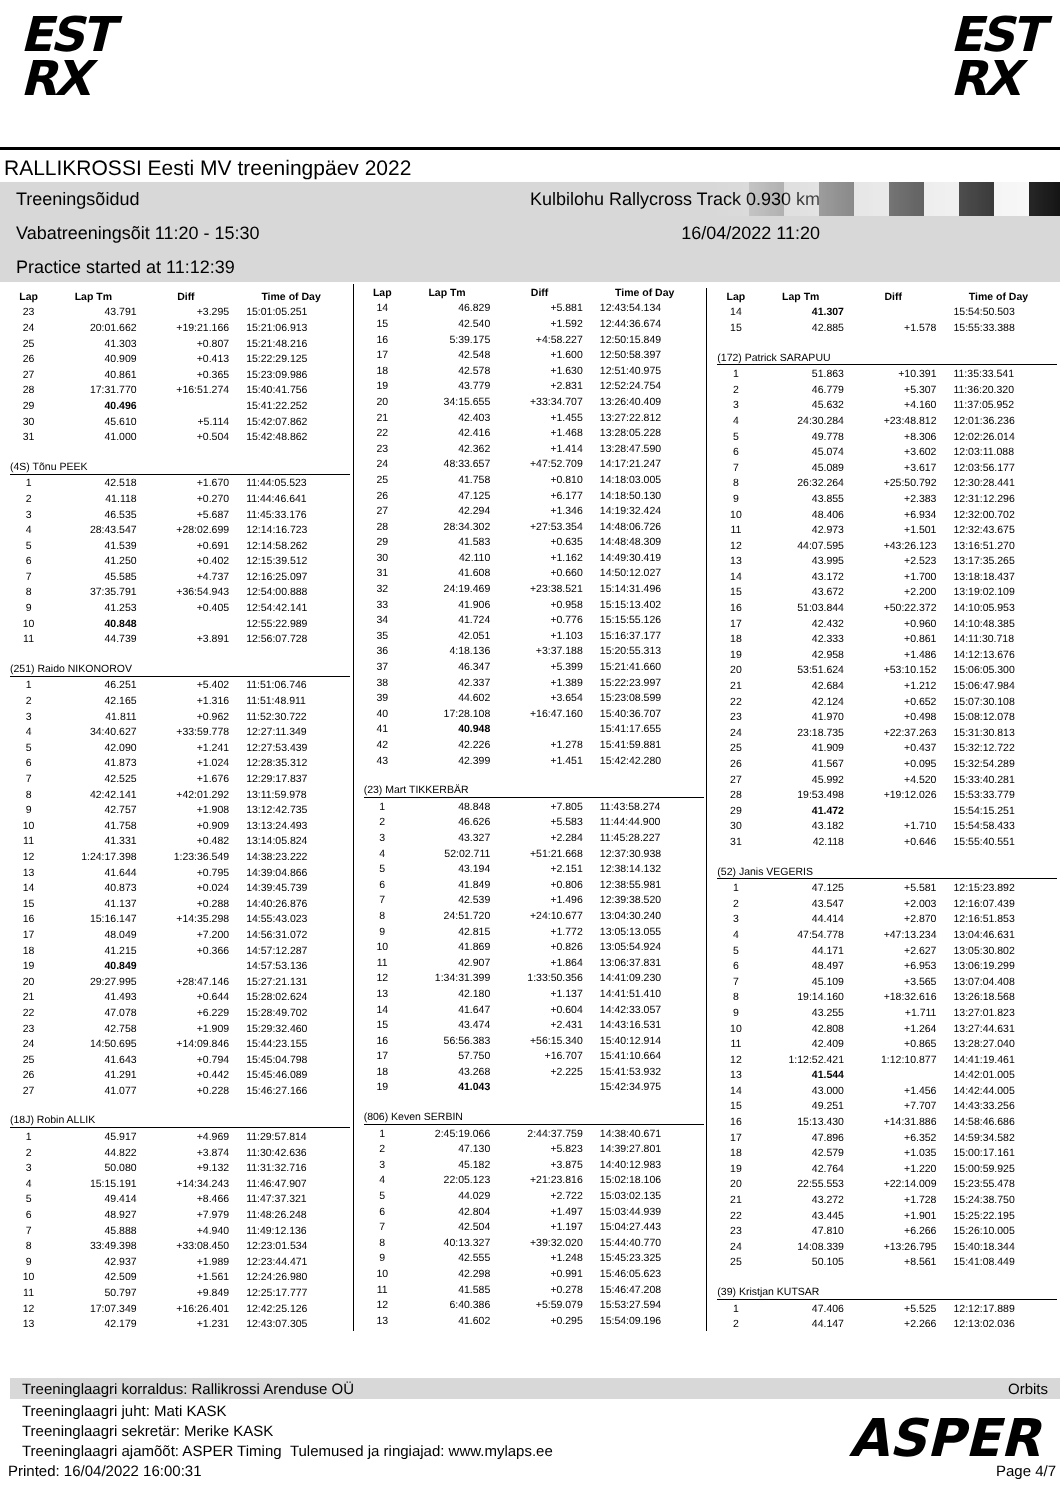EST
RX
EST
RX
RALLIKROSSI Eesti MV treeningpäev 2022
Treeningsõidud Kulbilohu Rallycross Track 0.930 km
Vabatreeningsõit 11:20 - 15:30 16/04/2022 11:20
Practice started at 11:12:39
| Lap | Lap Tm | Diff | Time of Day |
| --- | --- | --- | --- |
| 23 | 43.791 | +3.295 | 15:01:05.251 |
| 24 | 20:01.662 | +19:21.166 | 15:21:06.913 |
| 25 | 41.303 | +0.807 | 15:21:48.216 |
| 26 | 40.909 | +0.413 | 15:22:29.125 |
| 27 | 40.861 | +0.365 | 15:23:09.986 |
| 28 | 17:31.770 | +16:51.274 | 15:40:41.756 |
| 29 | 40.496 | | 15:41:22.252 |
| 30 | 45.610 | +5.114 | 15:42:07.862 |
| 31 | 41.000 | +0.504 | 15:42:48.862 |
| (4S) Tõnu PEEK | | | |
| 1 | 42.518 | +1.670 | 11:44:05.523 |
| 2 | 41.118 | +0.270 | 11:44:46.641 |
| 3 | 46.535 | +5.687 | 11:45:33.176 |
| 4 | 28:43.547 | +28:02.699 | 12:14:16.723 |
| 5 | 41.539 | +0.691 | 12:14:58.262 |
| 6 | 41.250 | +0.402 | 12:15:39.512 |
| 7 | 45.585 | +4.737 | 12:16:25.097 |
| 8 | 37:35.791 | +36:54.943 | 12:54:00.888 |
| 9 | 41.253 | +0.405 | 12:54:42.141 |
| 10 | 40.848 | | 12:55:22.989 |
| 11 | 44.739 | +3.891 | 12:56:07.728 |
| (251) Raido NIKONOROV | | | |
| 1 | 46.251 | +5.402 | 11:51:06.746 |
| 2 | 42.165 | +1.316 | 11:51:48.911 |
| 3 | 41.811 | +0.962 | 11:52:30.722 |
| 4 | 34:40.627 | +33:59.778 | 12:27:11.349 |
| 5 | 42.090 | +1.241 | 12:27:53.439 |
| 6 | 41.873 | +1.024 | 12:28:35.312 |
| 7 | 42.525 | +1.676 | 12:29:17.837 |
| 8 | 42:42.141 | +42:01.292 | 13:11:59.978 |
| 9 | 42.757 | +1.908 | 13:12:42.735 |
| 10 | 41.758 | +0.909 | 13:13:24.493 |
| 11 | 41.331 | +0.482 | 13:14:05.824 |
| 12 | 1:24:17.398 | 1:23:36.549 | 14:38:23.222 |
| 13 | 41.644 | +0.795 | 14:39:04.866 |
| 14 | 40.873 | +0.024 | 14:39:45.739 |
| 15 | 41.137 | +0.288 | 14:40:26.876 |
| 16 | 15:16.147 | +14:35.298 | 14:55:43.023 |
| 17 | 48.049 | +7.200 | 14:56:31.072 |
| 18 | 41.215 | +0.366 | 14:57:12.287 |
| 19 | 40.849 | | 14:57:53.136 |
| 20 | 29:27.995 | +28:47.146 | 15:27:21.131 |
| 21 | 41.493 | +0.644 | 15:28:02.624 |
| 22 | 47.078 | +6.229 | 15:28:49.702 |
| 23 | 42.758 | +1.909 | 15:29:32.460 |
| 24 | 14:50.695 | +14:09.846 | 15:44:23.155 |
| 25 | 41.643 | +0.794 | 15:45:04.798 |
| 26 | 41.291 | +0.442 | 15:45:46.089 |
| 27 | 41.077 | +0.228 | 15:46:27.166 |
| (18J) Robin ALLIK | | | |
| 1 | 45.917 | +4.969 | 11:29:57.814 |
| 2 | 44.822 | +3.874 | 11:30:42.636 |
| 3 | 50.080 | +9.132 | 11:31:32.716 |
| 4 | 15:15.191 | +14:34.243 | 11:46:47.907 |
| 5 | 49.414 | +8.466 | 11:47:37.321 |
| 6 | 48.927 | +7.979 | 11:48:26.248 |
| 7 | 45.888 | +4.940 | 11:49:12.136 |
| 8 | 33:49.398 | +33:08.450 | 12:23:01.534 |
| 9 | 42.937 | +1.989 | 12:23:44.471 |
| 10 | 42.509 | +1.561 | 12:24:26.980 |
| 11 | 50.797 | +9.849 | 12:25:17.777 |
| 12 | 17:07.349 | +16:26.401 | 12:42:25.126 |
| 13 | 42.179 | +1.231 | 12:43:07.305 |
| Lap | Lap Tm | Diff | Time of Day |
| --- | --- | --- | --- |
| 14 | 46.829 | +5.881 | 12:43:54.134 |
| 15 | 42.540 | +1.592 | 12:44:36.674 |
| 16 | 5:39.175 | +4:58.227 | 12:50:15.849 |
| 17 | 42.548 | +1.600 | 12:50:58.397 |
| 18 | 42.578 | +1.630 | 12:51:40.975 |
| 19 | 43.779 | +2.831 | 12:52:24.754 |
| 20 | 34:15.655 | +33:34.707 | 13:26:40.409 |
| 21 | 42.403 | +1.455 | 13:27:22.812 |
| 22 | 42.416 | +1.468 | 13:28:05.228 |
| 23 | 42.362 | +1.414 | 13:28:47.590 |
| 24 | 48:33.657 | +47:52.709 | 14:17:21.247 |
| 25 | 41.758 | +0.810 | 14:18:03.005 |
| 26 | 47.125 | +6.177 | 14:18:50.130 |
| 27 | 42.294 | +1.346 | 14:19:32.424 |
| 28 | 28:34.302 | +27:53.354 | 14:48:06.726 |
| 29 | 41.583 | +0.635 | 14:48:48.309 |
| 30 | 42.110 | +1.162 | 14:49:30.419 |
| 31 | 41.608 | +0.660 | 14:50:12.027 |
| 32 | 24:19.469 | +23:38.521 | 15:14:31.496 |
| 33 | 41.906 | +0.958 | 15:15:13.402 |
| 34 | 41.724 | +0.776 | 15:15:55.126 |
| 35 | 42.051 | +1.103 | 15:16:37.177 |
| 36 | 4:18.136 | +3:37.188 | 15:20:55.313 |
| 37 | 46.347 | +5.399 | 15:21:41.660 |
| 38 | 42.337 | +1.389 | 15:22:23.997 |
| 39 | 44.602 | +3.654 | 15:23:08.599 |
| 40 | 17:28.108 | +16:47.160 | 15:40:36.707 |
| 41 | 40.948 | | 15:41:17.655 |
| 42 | 42.226 | +1.278 | 15:41:59.881 |
| 43 | 42.399 | +1.451 | 15:42:42.280 |
| (23) Mart TIKKERBÄR | | | |
| 1 | 48.848 | +7.805 | 11:43:58.274 |
| 2 | 46.626 | +5.583 | 11:44:44.900 |
| 3 | 43.327 | +2.284 | 11:45:28.227 |
| 4 | 52:02.711 | +51:21.668 | 12:37:30.938 |
| 5 | 43.194 | +2.151 | 12:38:14.132 |
| 6 | 41.849 | +0.806 | 12:38:55.981 |
| 7 | 42.539 | +1.496 | 12:39:38.520 |
| 8 | 24:51.720 | +24:10.677 | 13:04:30.240 |
| 9 | 42.815 | +1.772 | 13:05:13.055 |
| 10 | 41.869 | +0.826 | 13:05:54.924 |
| 11 | 42.907 | +1.864 | 13:06:37.831 |
| 12 | 1:34:31.399 | 1:33:50.356 | 14:41:09.230 |
| 13 | 42.180 | +1.137 | 14:41:51.410 |
| 14 | 41.647 | +0.604 | 14:42:33.057 |
| 15 | 43.474 | +2.431 | 14:43:16.531 |
| 16 | 56:56.383 | +56:15.340 | 15:40:12.914 |
| 17 | 57.750 | +16.707 | 15:41:10.664 |
| 18 | 43.268 | +2.225 | 15:41:53.932 |
| 19 | 41.043 | | 15:42:34.975 |
| (806) Keven SERBIN | | | |
| 1 | 2:45:19.066 | 2:44:37.759 | 14:38:40.671 |
| 2 | 47.130 | +5.823 | 14:39:27.801 |
| 3 | 45.182 | +3.875 | 14:40:12.983 |
| 4 | 22:05.123 | +21:23.816 | 15:02:18.106 |
| 5 | 44.029 | +2.722 | 15:03:02.135 |
| 6 | 42.804 | +1.497 | 15:03:44.939 |
| 7 | 42.504 | +1.197 | 15:04:27.443 |
| 8 | 40:13.327 | +39:32.020 | 15:44:40.770 |
| 9 | 42.555 | +1.248 | 15:45:23.325 |
| 10 | 42.298 | +0.991 | 15:46:05.623 |
| 11 | 41.585 | +0.278 | 15:46:47.208 |
| 12 | 6:40.386 | +5:59.079 | 15:53:27.594 |
| 13 | 41.602 | +0.295 | 15:54:09.196 |
| Lap | Lap Tm | Diff | Time of Day |
| --- | --- | --- | --- |
| 14 | 41.307 | | 15:54:50.503 |
| 15 | 42.885 | +1.578 | 15:55:33.388 |
| (172) Patrick SARAPUU | | | |
| 1 | 51.863 | +10.391 | 11:35:33.541 |
| 2 | 46.779 | +5.307 | 11:36:20.320 |
| 3 | 45.632 | +4.160 | 11:37:05.952 |
| 4 | 24:30.284 | +23:48.812 | 12:01:36.236 |
| 5 | 49.778 | +8.306 | 12:02:26.014 |
| 6 | 45.074 | +3.602 | 12:03:11.088 |
| 7 | 45.089 | +3.617 | 12:03:56.177 |
| 8 | 26:32.264 | +25:50.792 | 12:30:28.441 |
| 9 | 43.855 | +2.383 | 12:31:12.296 |
| 10 | 48.406 | +6.934 | 12:32:00.702 |
| 11 | 42.973 | +1.501 | 12:32:43.675 |
| 12 | 44:07.595 | +43:26.123 | 13:16:51.270 |
| 13 | 43.995 | +2.523 | 13:17:35.265 |
| 14 | 43.172 | +1.700 | 13:18:18.437 |
| 15 | 43.672 | +2.200 | 13:19:02.109 |
| 16 | 51:03.844 | +50:22.372 | 14:10:05.953 |
| 17 | 42.432 | +0.960 | 14:10:48.385 |
| 18 | 42.333 | +0.861 | 14:11:30.718 |
| 19 | 42.958 | +1.486 | 14:12:13.676 |
| 20 | 53:51.624 | +53:10.152 | 15:06:05.300 |
| 21 | 42.684 | +1.212 | 15:06:47.984 |
| 22 | 42.124 | +0.652 | 15:07:30.108 |
| 23 | 41.970 | +0.498 | 15:08:12.078 |
| 24 | 23:18.735 | +22:37.263 | 15:31:30.813 |
| 25 | 41.909 | +0.437 | 15:32:12.722 |
| 26 | 41.567 | +0.095 | 15:32:54.289 |
| 27 | 45.992 | +4.520 | 15:33:40.281 |
| 28 | 19:53.498 | +19:12.026 | 15:53:33.779 |
| 29 | 41.472 | | 15:54:15.251 |
| 30 | 43.182 | +1.710 | 15:54:58.433 |
| 31 | 42.118 | +0.646 | 15:55:40.551 |
| (52) Janis VEGERIS | | | |
| 1 | 47.125 | +5.581 | 12:15:23.892 |
| 2 | 43.547 | +2.003 | 12:16:07.439 |
| 3 | 44.414 | +2.870 | 12:16:51.853 |
| 4 | 47:54.778 | +47:13.234 | 13:04:46.631 |
| 5 | 44.171 | +2.627 | 13:05:30.802 |
| 6 | 48.497 | +6.953 | 13:06:19.299 |
| 7 | 45.109 | +3.565 | 13:07:04.408 |
| 8 | 19:14.160 | +18:32.616 | 13:26:18.568 |
| 9 | 43.255 | +1.711 | 13:27:01.823 |
| 10 | 42.808 | +1.264 | 13:27:44.631 |
| 11 | 42.409 | +0.865 | 13:28:27.040 |
| 12 | 1:12:52.421 | 1:12:10.877 | 14:41:19.461 |
| 13 | 41.544 | | 14:42:01.005 |
| 14 | 43.000 | +1.456 | 14:42:44.005 |
| 15 | 49.251 | +7.707 | 14:43:33.256 |
| 16 | 15:13.430 | +14:31.886 | 14:58:46.686 |
| 17 | 47.896 | +6.352 | 14:59:34.582 |
| 18 | 42.579 | +1.035 | 15:00:17.161 |
| 19 | 42.764 | +1.220 | 15:00:59.925 |
| 20 | 22:55.553 | +22:14.009 | 15:23:55.478 |
| 21 | 43.272 | +1.728 | 15:24:38.750 |
| 22 | 43.445 | +1.901 | 15:25:22.195 |
| 23 | 47.810 | +6.266 | 15:26:10.005 |
| 24 | 14:08.339 | +13:26.795 | 15:40:18.344 |
| 25 | 50.105 | +8.561 | 15:41:08.449 |
| (39) Kristjan KUTSAR | | | |
| 1 | 47.406 | +5.525 | 12:12:17.889 |
| 2 | 44.147 | +2.266 | 12:13:02.036 |
Treeninglaagri korraldus: Rallikrossi Arenduse OÜ Orbits
Treeninglaagri juht: Mati KASK
Treeninglaagri sekretär: Merike KASK
Treeninglaagri ajamõõt: ASPER Timing Tulemused ja ringiajad: www.mylaps.ee
Printed: 16/04/2022 16:00:31 Page 4/7
ASPER